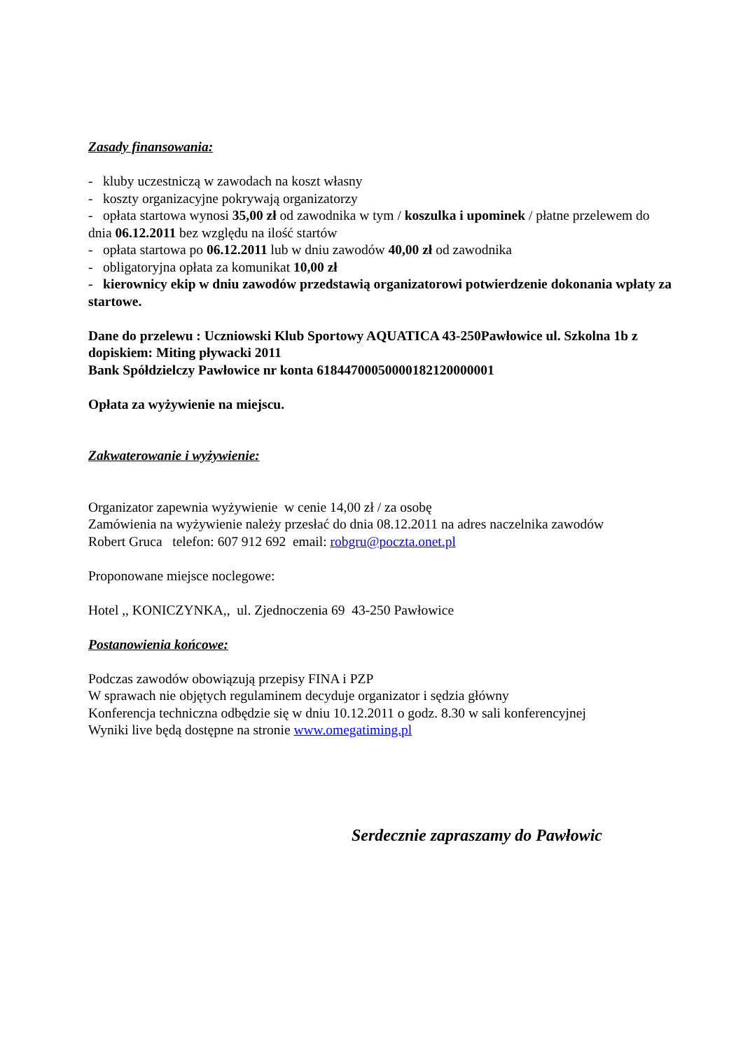Zasady finansowania:
- kluby uczestniczą w zawodach na koszt własny
- koszty organizacyjne pokrywają organizatorzy
- opłata startowa wynosi 35,00 zł od zawodnika w tym / koszulka i upominek / płatne przelewem do dnia 06.12.2011 bez względu na ilość startów
- opłata startowa po 06.12.2011 lub w dniu zawodów 40,00 zł od zawodnika
- obligatoryjna opłata za komunikat 10,00 zł
- kierownicy ekip w dniu zawodów przedstawią organizatorowi potwierdzenie dokonania wpłaty za startowe.
Dane do przelewu : Uczniowski Klub Sportowy AQUATICA 43-250Pawłowice ul. Szkolna 1b z dopiskiem: Miting pływacki 2011
Bank Spółdzielczy Pawłowice nr konta 61844700050000182120000001
Opłata za wyżywienie na miejscu.
Zakwaterowanie i wyżywienie:
Organizator zapewnia wyżywienie w cenie 14,00 zł / za osobę
Zamówienia na wyżywienie należy przesłać do dnia 08.12.2011 na adres naczelnika zawodów
Robert Gruca telefon: 607 912 692 email: robgru@poczta.onet.pl
Proponowane miejsce noclegowe:
Hotel ,, KONICZYNKA,, ul. Zjednoczenia 69 43-250 Pawłowice
Postanowienia końcowe:
Podczas zawodów obowiązują przepisy FINA i PZP
W sprawach nie objętych regulaminem decyduje organizator i sędzia główny
Konferencja techniczna odbędzie się w dniu 10.12.2011 o godz. 8.30 w sali konferencyjnej
Wyniki live będą dostępne na stronie www.omegatiming.pl
Serdecznie zapraszamy do Pawłowic